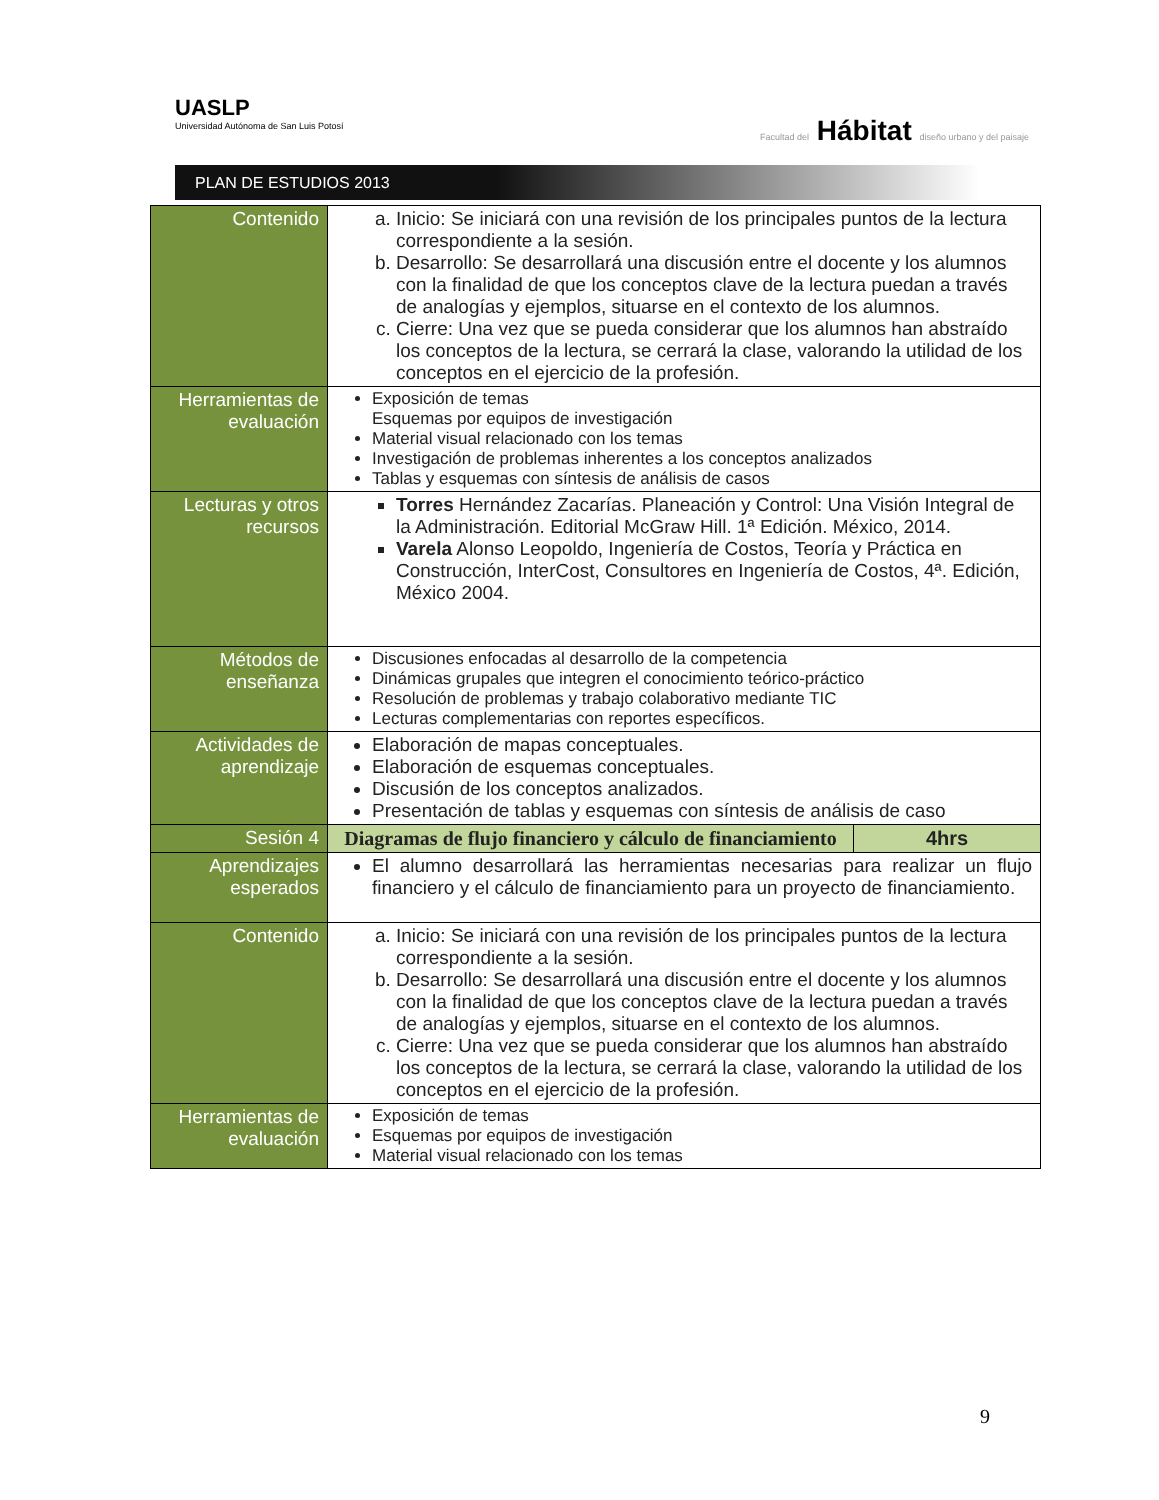UASLP
Universidad Autónoma de San Luis Potosí
Facultad del Hábitat diseño urbano y del paisaje
PLAN DE ESTUDIOS 2013
| Contenido | a. Inicio: Se iniciará con una revisión de los principales puntos de la lectura correspondiente a la sesión. b. Desarrollo: Se desarrollará una discusión entre el docente y los alumnos con la finalidad de que los conceptos clave de la lectura puedan a través de analogías y ejemplos, situarse en el contexto de los alumnos. c. Cierre: Una vez que se pueda considerar que los alumnos han abstraído los conceptos de la lectura, se cerrará la clase, valorando la utilidad de los conceptos en el ejercicio de la profesión. | |
| Herramientas de evaluación | Exposición de temas Esquemas por equipos de investigación Material visual relacionado con los temas Investigación de problemas inherentes a los conceptos analizados Tablas y esquemas con síntesis de análisis de casos | |
| Lecturas y otros recursos | Torres Hernández Zacarías. Planeación y Control: Una Visión Integral de la Administración. Editorial McGraw Hill. 1ª Edición. México, 2014. Varela Alonso Leopoldo, Ingeniería de Costos, Teoría y Práctica en Construcción, InterCost, Consultores en Ingeniería de Costos, 4ª. Edición, México 2004. | |
| Métodos de enseñanza | Discusiones enfocadas al desarrollo de la competencia Dinámicas grupales que integren el conocimiento teórico-práctico Resolución de problemas y trabajo colaborativo mediante TIC Lecturas complementarias con reportes específicos. | |
| Actividades de aprendizaje | Elaboración de mapas conceptuales. Elaboración de esquemas conceptuales. Discusión de los conceptos analizados. Presentación de tablas y esquemas con síntesis de análisis de caso | |
| Sesión 4 | Diagramas de flujo financiero y cálculo de financiamiento | 4hrs |
| Aprendizajes esperados | El alumno desarrollará las herramientas necesarias para realizar un flujo financiero y el cálculo de financiamiento para un proyecto de financiamiento. | |
| Contenido | a. Inicio: Se iniciará con una revisión de los principales puntos de la lectura correspondiente a la sesión. b. Desarrollo: Se desarrollará una discusión entre el docente y los alumnos con la finalidad de que los conceptos clave de la lectura puedan a través de analogías y ejemplos, situarse en el contexto de los alumnos. c. Cierre: Una vez que se pueda considerar que los alumnos han abstraído los conceptos de la lectura, se cerrará la clase, valorando la utilidad de los conceptos en el ejercicio de la profesión. | |
| Herramientas de evaluación | Exposición de temas Esquemas por equipos de investigación Material visual relacionado con los temas | |
9